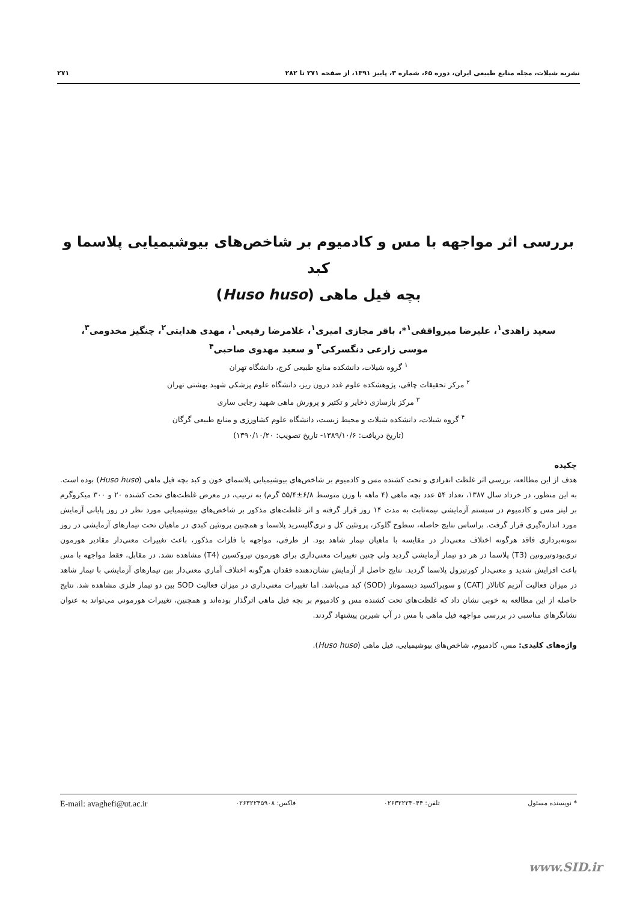نشریه شیلات، مجله منابع طبیعی ایران، دوره ۶۵، شماره ۳، پاییز ۱۳۹۱، از صفحه ۲۷۱ تا ۲۸۲ ۲۷۱
بررسی اثر مواجهه با مس و کادمیوم بر شاخص‌های بیوشیمیایی پلاسما و کبد
بچه فیل ماهی (Huso huso)
سعید زاهدی<sup>۱</sup>، علیرضا میرواقفی<sup>۱</sup>*، باقر مجازی امیری<sup>۱</sup>، غلامرضا رفیعی<sup>۱</sup>، مهدی هدایتی<sup>۲</sup>، چنگیز مخدومی<sup>۳</sup>،
موسی زارعی دنگسرکی<sup>۳</sup> و سعید مهدوی صاحبی<sup>۴</sup>
<sup>۱</sup> گروه شیلات، دانشکده منابع طبیعی کرج، دانشگاه تهران
<sup>۲</sup> مرکز تحقیقات چاقی، پژوهشکده علوم غدد درون ریز، دانشگاه علوم پزشکی شهید بهشتی تهران
<sup>۳</sup> مرکز بازسازی ذخایر و تکثیر و پرورش ماهی شهید رجایی ساری
<sup>۴</sup> گروه شیلات، دانشکده شیلات و محیط زیست، دانشگاه علوم کشاورزی و منابع طبیعی گرگان
(تاریخ دریافت: ۱۳۸۹/۱۰/۶- تاریخ تصویب: ۱۳۹۰/۱۰/۲۰)
چکیده
هدف از این مطالعه، بررسی اثر غلظت انفرادی و تحت کشنده مس و کادمیوم بر شاخص‌های بیوشیمیایی پلاسمای خون و کبد بچه فیل ماهی (Huso huso) بوده است. به این منظور، در خرداد سال ۱۳۸۷، تعداد ۵۴ عدد بچه ماهی (۴ ماهه با وزن متوسط ۶/۸±۵۵/۴ گرم) به ترتیب، در معرض غلظت‌های تحت کشنده ۲۰ و ۳۰۰ میکروگرم بر لیتر مس و کادمیوم در سیستم آزمایشی نیمه‌ثابت به مدت ۱۴ روز قرار گرفته و اثر غلظت‌های مذکور بر شاخص‌های بیوشیمیایی مورد نظر در روز پایانی آزمایش مورد اندازه‌گیری قرار گرفت. براساس نتایج حاصله، سطوح گلوکز، پروتئین کل و تری‌گلیسرید پلاسما و همچنین پروتئین کبدی در ماهیان تحت تیمارهای آزمایشی در روز نمونه‌برداری فاقد هرگونه اختلاف معنی‌دار در مقایسه با ماهیان تیمار شاهد بود. از طرفی، مواجهه با فلزات مذکور، باعث تغییرات معنی‌دار مقادیر هورمون تری‌یودوتیرونین (T3) پلاسما در هر دو تیمار آزمایشی گردید ولی چنین تغییرات معنی‌داری برای هورمون تیروکسین (T4) مشاهده نشد. در مقابل، فقط مواجهه با مس باعث افزایش شدید و معنی‌دار کورتیزول پلاسما گردید. نتایج حاصل از آزمایش نشان‌دهنده فقدان هرگونه اختلاف آماری معنی‌دار بین تیمارهای آزمایشی با تیمار شاهد در میزان فعالیت آنزیم کاتالاز (CAT) و سوپراکسید دیسموتاز (SOD) کبد می‌باشد. اما تغییرات معنی‌داری در میزان فعالیت SOD بین دو تیمار فلزی مشاهده شد. نتایج حاصله از این مطالعه به خوبی نشان داد که غلظت‌های تحت کشنده مس و کادمیوم بر بچه فیل ماهی اثرگذار بوده‌اند و همچنین، تغییرات هورمونی می‌تواند به عنوان نشانگرهای مناسبی در بررسی مواجهه فیل ماهی با مس در آب شیرین پیشنهاد گردند.
واژه‌های کلیدی: مس، کادمیوم، شاخص‌های بیوشیمیایی، فیل ماهی (Huso huso).
* نویسنده مسئول تلفن: ۰۲۶۳۲۲۲۳۰۴۴ فاکس: ۰۲۶۳۲۲۴۵۹۰۸ E-mail: avaghefi@ut.ac.ir
www.SID.ir